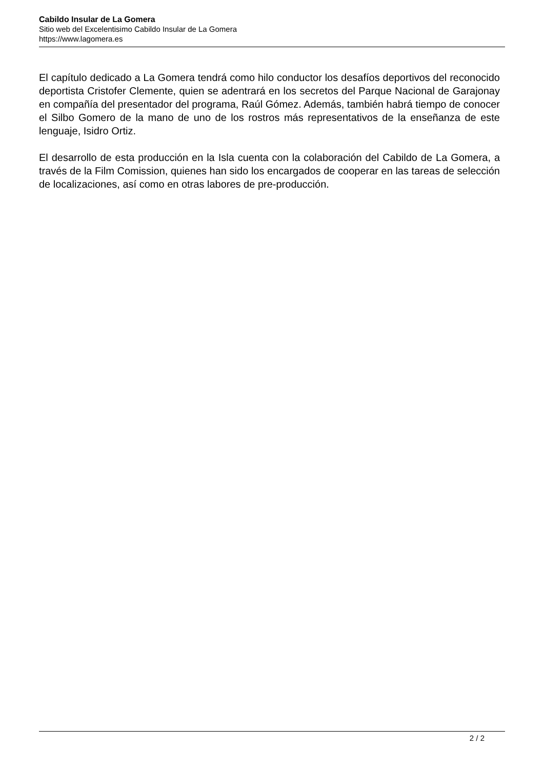Cabildo Insular de La Gomera
Sitio web del Excelentisimo Cabildo Insular de La Gomera
https://www.lagomera.es
El capítulo dedicado a La Gomera tendrá como hilo conductor los desafíos deportivos del reconocido deportista Cristofer Clemente, quien se adentrará en los secretos del Parque Nacional de Garajonay en compañía del presentador del programa, Raúl Gómez. Además, también habrá tiempo de conocer el Silbo Gomero de la mano de uno de los rostros más representativos de la enseñanza de este lenguaje, Isidro Ortiz.
El desarrollo de esta producción en la Isla cuenta con la colaboración del Cabildo de La Gomera, a través de la Film Comission, quienes han sido los encargados de cooperar en las tareas de selección de localizaciones, así como en otras labores de pre-producción.
2 / 2